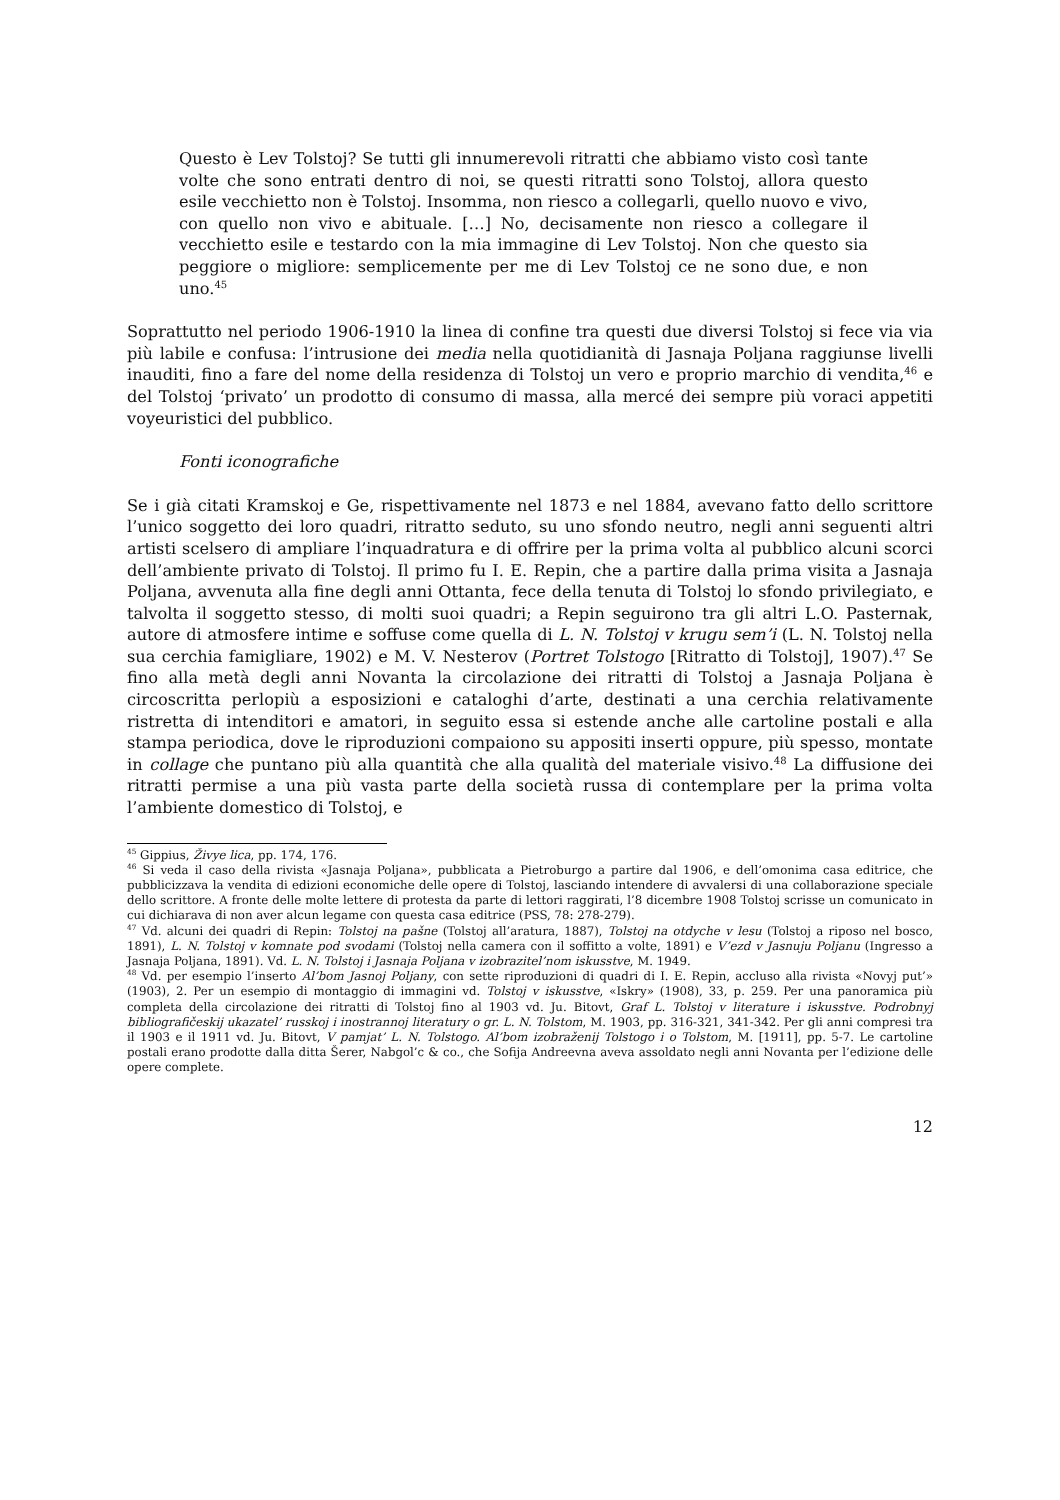Questo è Lev Tolstoj? Se tutti gli innumerevoli ritratti che abbiamo visto così tante volte che sono entrati dentro di noi, se questi ritratti sono Tolstoj, allora questo esile vecchietto non è Tolstoj. Insomma, non riesco a collegarli, quello nuovo e vivo, con quello non vivo e abituale. […] No, decisamente non riesco a collegare il vecchietto esile e testardo con la mia immagine di Lev Tolstoj. Non che questo sia peggiore o migliore: semplicemente per me di Lev Tolstoj ce ne sono due, e non uno.<sup>45</sup>
Soprattutto nel periodo 1906-1910 la linea di confine tra questi due diversi Tolstoj si fece via via più labile e confusa: l’intrusione dei media nella quotidianità di Jasnaja Poljana raggiunse livelli inauditi, fino a fare del nome della residenza di Tolstoj un vero e proprio marchio di vendita,<sup>46</sup> e del Tolstoj ‘privato’ un prodotto di consumo di massa, alla mercé dei sempre più voraci appetiti voyeuristici del pubblico.
Fonti iconografiche
Se i già citati Kramskoj e Ge, rispettivamente nel 1873 e nel 1884, avevano fatto dello scrittore l’unico soggetto dei loro quadri, ritratto seduto, su uno sfondo neutro, negli anni seguenti altri artisti scelsero di ampliare l’inquadratura e di offrire per la prima volta al pubblico alcuni scorci dell’ambiente privato di Tolstoj. Il primo fu I. E. Repin, che a partire dalla prima visita a Jasnaja Poljana, avvenuta alla fine degli anni Ottanta, fece della tenuta di Tolstoj lo sfondo privilegiato, e talvolta il soggetto stesso, di molti suoi quadri; a Repin seguirono tra gli altri L.O. Pasternak, autore di atmosfere intime e soffuse come quella di L. N. Tolstoj v krugu sem’i (L. N. Tolstoj nella sua cerchia famigliare, 1902) e M. V. Nesterov (Portret Tolstogo [Ritratto di Tolstoj], 1907).<sup>47</sup> Se fino alla metà degli anni Novanta la circolazione dei ritratti di Tolstoj a Jasnaja Poljana è circoscritta perlopiù a esposizioni e cataloghi d’arte, destinati a una cerchia relativamente ristretta di intenditori e amatori, in seguito essa si estende anche alle cartoline postali e alla stampa periodica, dove le riproduzioni compaiono su appositi inserti oppure, più spesso, montate in collage che puntano più alla quantità che alla qualità del materiale visivo.<sup>48</sup> La diffusione dei ritratti permise a una più vasta parte della società russa di contemplare per la prima volta l’ambiente domestico di Tolstoj, e
<sup>45</sup> Gippius, Živye lica, pp. 174, 176.
<sup>46</sup> Si veda il caso della rivista «Jasnaja Poljana», pubblicata a Pietroburgo a partire dal 1906, e dell’omonima casa editrice, che pubblicizzava la vendita di edizioni economiche delle opere di Tolstoj, lasciando intendere di avvalersi di una collaborazione speciale dello scrittore. A fronte delle molte lettere di protesta da parte di lettori raggirati, l’8 dicembre 1908 Tolstoj scrisse un comunicato in cui dichiarava di non aver alcun legame con questa casa editrice (PSS, 78: 278-279).
<sup>47</sup> Vd. alcuni dei quadri di Repin: Tolstoj na pašne (Tolstoj all’aratura, 1887), Tolstoj na otdyche v lesu (Tolstoj a riposo nel bosco, 1891), L. N. Tolstoj v komnate pod svodami (Tolstoj nella camera con il soffitto a volte, 1891) e V’ezd v Jasnuju Poljanu (Ingresso a Jasnaja Poljana, 1891). Vd. L. N. Tolstoj i Jasnaja Poljana v izobrazitel’nom iskusstve, M. 1949.
<sup>48</sup> Vd. per esempio l’inserto Al’bom Jasnoj Poljany, con sette riproduzioni di quadri di I. E. Repin, accluso alla rivista «Novyj put’» (1903), 2. Per un esempio di montaggio di immagini vd. Tolstoj v iskusstve, «Iskry» (1908), 33, p. 259. Per una panoramica più completa della circolazione dei ritratti di Tolstoj fino al 1903 vd. Ju. Bitovt, Graf L. Tolstoj v literature i iskusstve. Podrobnyj bibliografičeskij ukazatel’ russkoj i inostrannoj literatury o gr. L. N. Tolstom, M. 1903, pp. 316-321, 341-342. Per gli anni compresi tra il 1903 e il 1911 vd. Ju. Bitovt, V pamjat’ L. N. Tolstogo. Al’bom izobraženij Tolstogo i o Tolstom, M. [1911], pp. 5-7. Le cartoline postali erano prodotte dalla ditta Šerer, Nabgol’c & co., che Sofija Andreevna aveva assoldato negli anni Novanta per l’edizione delle opere complete.
12